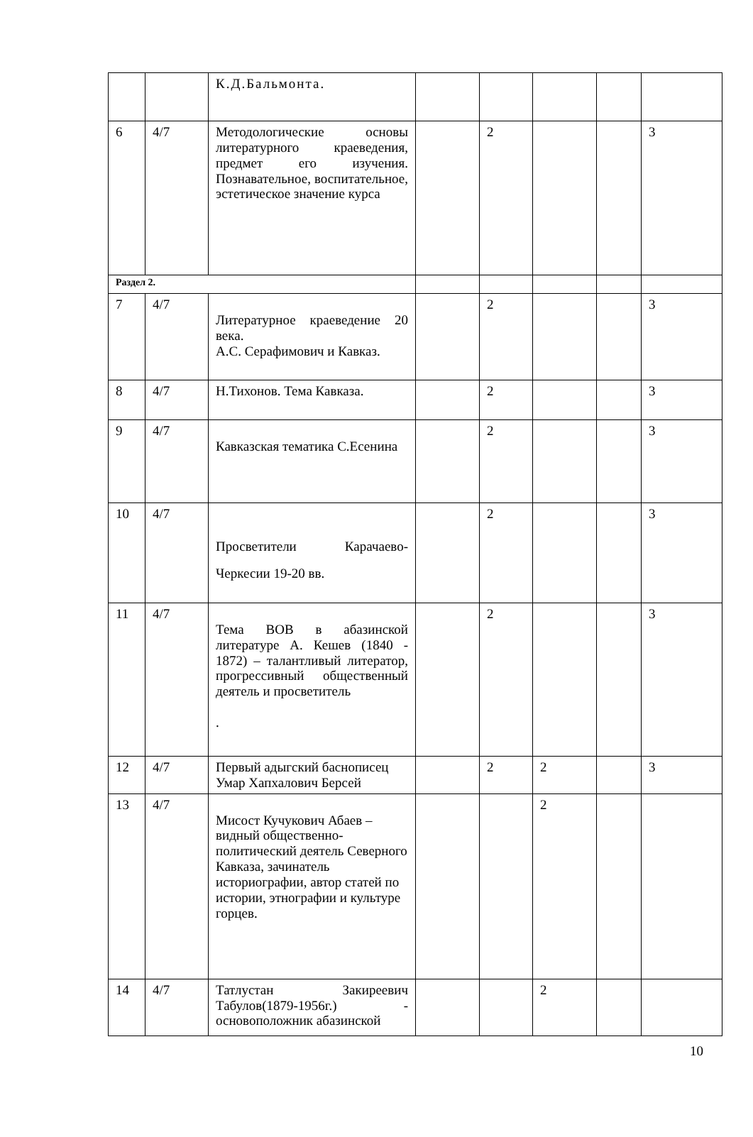| | | К.Д.Бальмонта. | | | | | |
| 6 | 4/7 | Методологические основы литературного краеведения, предмет его изучения. Познавательное, воспитательное, эстетическое значение курса | | 2 | | | 3 |
| Раздел 2. | | | | | | | |
| 7 | 4/7 | Литературное краеведение 20 века. А.С. Серафимович и Кавказ. | | 2 | | | 3 |
| 8 | 4/7 | Н.Тихонов. Тема Кавказа. | | 2 | | | 3 |
| 9 | 4/7 | Кавказская тематика С.Есенина | | 2 | | | 3 |
| 10 | 4/7 | Просветители Карачаево-Черкесии 19-20 вв. | | 2 | | | 3 |
| 11 | 4/7 | Тема ВОВ в абазинской литературе А. Кешев (1840 - 1872) – талантливый литератор, прогрессивный общественный деятель и просветитель . | | 2 | | | 3 |
| 12 | 4/7 | Первый адыгский баснописец Умар Хапхалович Берсей | | 2 | 2 | | 3 |
| 13 | 4/7 | Мисост Кучукович Абаев – видный общественно-политический деятель Северного Кавказа, зачинатель историографии, автор статей по истории, этнографии и культуре горцев. | | | 2 | | |
| 14 | 4/7 | Татлустан Закиреевич Табулов(1879-1956г.) - основоположник абазинской | | | 2 | | |
10